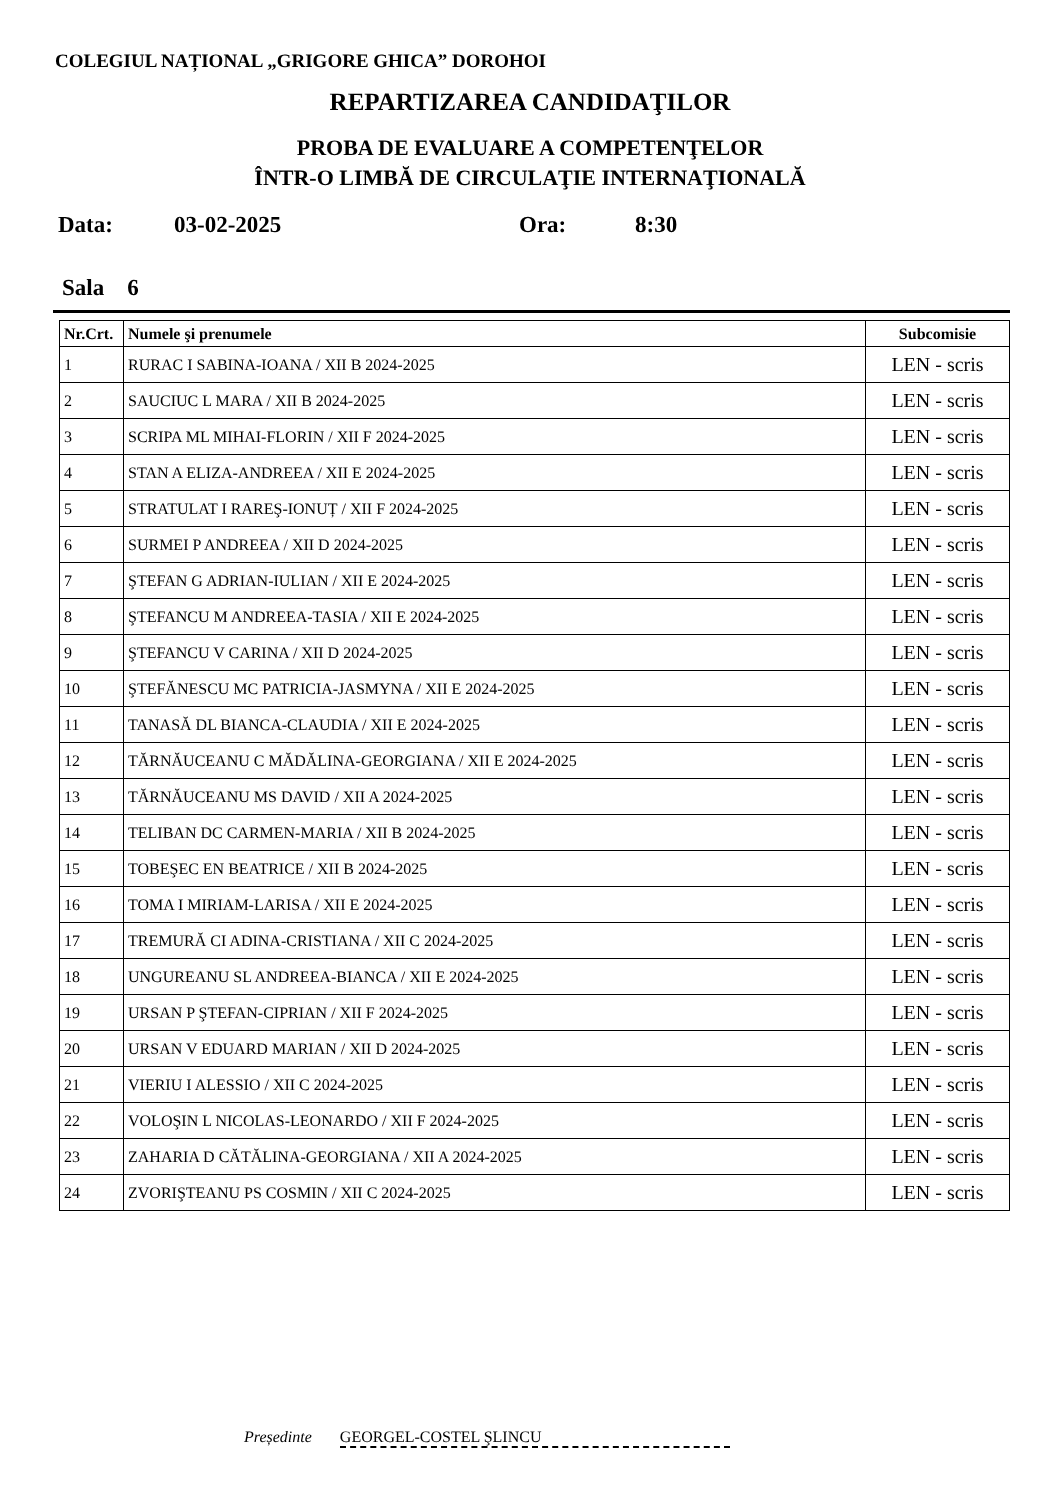COLEGIUL NAȚIONAL „GRIGORE GHICA” DOROHOI
REPARTIZAREA CANDIDAŢILOR
PROBA DE EVALUARE A COMPETENŢELOR
ÎNTR-O LIMBĂ DE CIRCULAŢIE INTERNAŢIONALĂ
Data: 03-02-2025 Ora: 8:30
Sala 6
| Nr.Crt. | Numele şi prenumele | Subcomisie |
| --- | --- | --- |
| 1 | RURAC I SABINA-IOANA / XII B 2024-2025 | LEN - scris |
| 2 | SAUCIUC L MARA / XII B 2024-2025 | LEN - scris |
| 3 | SCRIPA ML MIHAI-FLORIN / XII F 2024-2025 | LEN - scris |
| 4 | STAN A ELIZA-ANDREEA / XII E 2024-2025 | LEN - scris |
| 5 | STRATULAT I RAREŞ-IONUȚ / XII F 2024-2025 | LEN - scris |
| 6 | SURMEI P ANDREEA / XII D 2024-2025 | LEN - scris |
| 7 | ŞTEFAN G ADRIAN-IULIAN / XII E 2024-2025 | LEN - scris |
| 8 | ŞTEFANCU M ANDREEA-TASIA / XII E 2024-2025 | LEN - scris |
| 9 | ŞTEFANCU V CARINA / XII D 2024-2025 | LEN - scris |
| 10 | ŞTEFĂNESCU MC PATRICIA-JASMYNA / XII E 2024-2025 | LEN - scris |
| 11 | TANASĂ DL BIANCA-CLAUDIA / XII E 2024-2025 | LEN - scris |
| 12 | TĂRNĂUCEANU C MĂDĂLINA-GEORGIANA / XII E 2024-2025 | LEN - scris |
| 13 | TĂRNĂUCEANU MS DAVID / XII A 2024-2025 | LEN - scris |
| 14 | TELIBAN DC CARMEN-MARIA / XII B 2024-2025 | LEN - scris |
| 15 | TOBEŞEC EN BEATRICE / XII B 2024-2025 | LEN - scris |
| 16 | TOMA I MIRIAM-LARISA / XII E 2024-2025 | LEN - scris |
| 17 | TREMURĂ CI ADINA-CRISTIANA / XII C 2024-2025 | LEN - scris |
| 18 | UNGUREANU SL ANDREEA-BIANCA / XII E 2024-2025 | LEN - scris |
| 19 | URSAN P ŞTEFAN-CIPRIAN / XII F 2024-2025 | LEN - scris |
| 20 | URSAN V EDUARD MARIAN / XII D 2024-2025 | LEN - scris |
| 21 | VIERIU I ALESSIO / XII C 2024-2025 | LEN - scris |
| 22 | VOLOŞIN L NICOLAS-LEONARDO / XII F 2024-2025 | LEN - scris |
| 23 | ZAHARIA D CĂTĂLINA-GEORGIANA / XII A 2024-2025 | LEN - scris |
| 24 | ZVORIŞTEANU PS COSMIN / XII C 2024-2025 | LEN - scris |
Președinte GEORGEL-COSTEL ŞLINCU